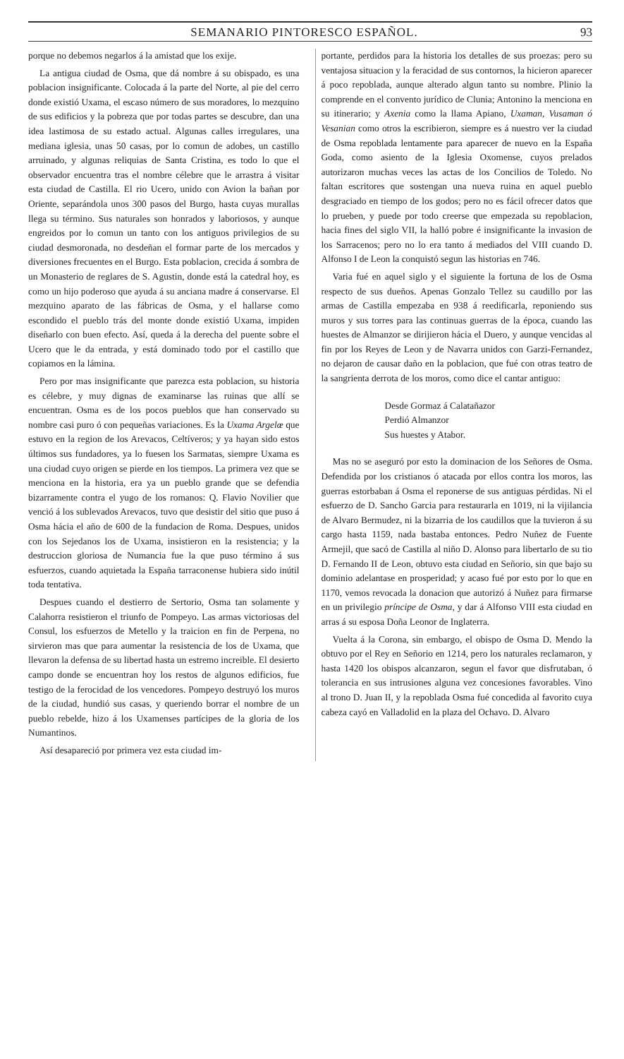SEMANARIO PINTORESCO ESPAÑOL. 93
porque no debemos negarlos á la amistad que los exije.
La antigua ciudad de Osma, que dá nombre á su obispado, es una poblacion insignificante. Colocada á la parte del Norte, al pie del cerro donde existió Uxama, el escaso número de sus moradores, lo mezquino de sus edificios y la pobreza que por todas partes se descubre, dan una idea lastimosa de su estado actual. Algunas calles irregulares, una mediana iglesia, unas 50 casas, por lo comun de adobes, un castillo arruinado, y algunas reliquias de Santa Cristina, es todo lo que el observador encuentra tras el nombre célebre que le arrastra á visitar esta ciudad de Castilla. El rio Ucero, unido con Avion la bañan por Oriente, separándola unos 300 pasos del Burgo, hasta cuyas murallas llega su término. Sus naturales son honrados y laboriosos, y aunque engreidos por lo comun un tanto con los antiguos privilegios de su ciudad desmoronada, no desdeñan el formar parte de los mercados y diversiones frecuentes en el Burgo. Esta poblacion, crecida á sombra de un Monasterio de reglares de S. Agustin, donde está la catedral hoy, es como un hijo poderoso que ayuda á su anciana madre á conservarse. El mezquino aparato de las fábricas de Osma, y el hallarse como escondido el pueblo trás del monte donde existió Uxama, impiden diseñarlo con buen efecto. Así, queda á la derecha del puente sobre el Ucero que le da entrada, y está dominado todo por el castillo que copiamos en la lámina.
Pero por mas insignificante que parezca esta poblacion, su historia es célebre, y muy dignas de examinarse las ruinas que allí se encuentran. Osma es de los pocos pueblos que han conservado su nombre casi puro ó con pequeñas variaciones. Es la Uxama Argelœ que estuvo en la region de los Arevacos, Celtíveros; y ya hayan sido estos últimos sus fundadores, ya lo fuesen los Sarmatas, siempre Uxama es una ciudad cuyo origen se pierde en los tiempos. La primera vez que se menciona en la historia, era ya un pueblo grande que se defendia bizarramente contra el yugo de los romanos: Q. Flavio Novilier que venció á los sublevados Arevacos, tuvo que desistir del sitio que puso á Osma hácia el año de 600 de la fundacion de Roma. Despues, unidos con los Sejedanos los de Uxama, insistieron en la resistencia; y la destruccion gloriosa de Numancia fue la que puso término á sus esfuerzos, cuando aquietada la España tarraconense hubiera sido inútil toda tentativa.
Despues cuando el destierro de Sertorio, Osma tan solamente y Calahorra resistieron el triunfo de Pompeyo. Las armas victoriosas del Consul, los esfuerzos de Metello y la traicion en fin de Perpena, no sirvieron mas que para aumentar la resistencia de los de Uxama, que llevaron la defensa de su libertad hasta un estremo increible. El desierto campo donde se encuentran hoy los restos de algunos edificios, fue testigo de la ferocidad de los vencedores. Pompeyo destruyó los muros de la ciudad, hundió sus casas, y queriendo borrar el nombre de un pueblo rebelde, hizo á los Uxamenses partícipes de la gloria de los Numantinos.
Así desapareció por primera vez esta ciudad im-
portante, perdidos para la historia los detalles de sus proezas: pero su ventajosa situacion y la feracidad de sus contornos, la hicieron aparecer á poco repoblada, aunque alterado algun tanto su nombre. Plinio la comprende en el convento jurídico de Clunia; Antonino la menciona en su itinerario; y Axenia como la llama Apiano, Uxaman, Vusaman ó Vesanian como otros la escribieron, siempre es á nuestro ver la ciudad de Osma repoblada lentamente para aparecer de nuevo en la España Goda, como asiento de la Iglesia Oxomense, cuyos prelados autorizaron muchas veces las actas de los Concilios de Toledo. No faltan escritores que sostengan una nueva ruina en aquel pueblo desgraciado en tiempo de los godos; pero no es fácil ofrecer datos que lo prueben, y puede por todo creerse que empezada su repoblacion, hacia fines del siglo VII, la halló pobre é insignificante la invasion de los Sarracenos; pero no lo era tanto á mediados del VIII cuando D. Alfonso I de Leon la conquistó segun las historias en 746.
Varia fué en aquel siglo y el siguiente la fortuna de los de Osma respecto de sus dueños. Apenas Gonzalo Tellez su caudillo por las armas de Castilla empezaba en 938 á reedificarla, reponiendo sus muros y sus torres para las continuas guerras de la época, cuando las huestes de Almanzor se dirijieron hácia el Duero, y aunque vencidas al fin por los Reyes de Leon y de Navarra unidos con Garzi-Fernandez, no dejaron de causar daño en la poblacion, que fué con otras teatro de la sangrienta derrota de los moros, como dice el cantar antiguo:
Desde Gormaz á Calatañazor
Perdió Almanzor
Sus huestes y Atabor.
Mas no se aseguró por esto la dominacion de los Señores de Osma. Defendida por los cristianos ó atacada por ellos contra los moros, las guerras estorbaban á Osma el reponerse de sus antiguas pérdidas. Ni el esfuerzo de D. Sancho Garcia para restaurarla en 1019, ni la vijilancia de Alvaro Bermudez, ni la bizarria de los caudillos que la tuvieron á su cargo hasta 1159, nada bastaba entonces. Pedro Nuñez de Fuente Armejil, que sacó de Castilla al niño D. Alonso para libertarlo de su tio D. Fernando II de Leon, obtuvo esta ciudad en Señorio, sin que bajo su dominio adelantase en prosperidad; y acaso fué por esto por lo que en 1170, vemos revocada la donacion que autorizó á Nuñez para firmarse en un privilegio príncipe de Osma, y dar á Alfonso VIII esta ciudad en arras á su esposa Doña Leonor de Inglaterra.
Vuelta á la Corona, sin embargo, el obispo de Osma D. Mendo la obtuvo por el Rey en Señorio en 1214, pero los naturales reclamaron, y hasta 1420 los obispos alcanzaron, segun el favor que disfrutaban, ó tolerancia en sus intrusiones alguna vez concesiones favorables. Vino al trono D. Juan II, y la repoblada Osma fué concedida al favorito cuya cabeza cayó en Valladolid en la plaza del Ochavo. D. Alvaro